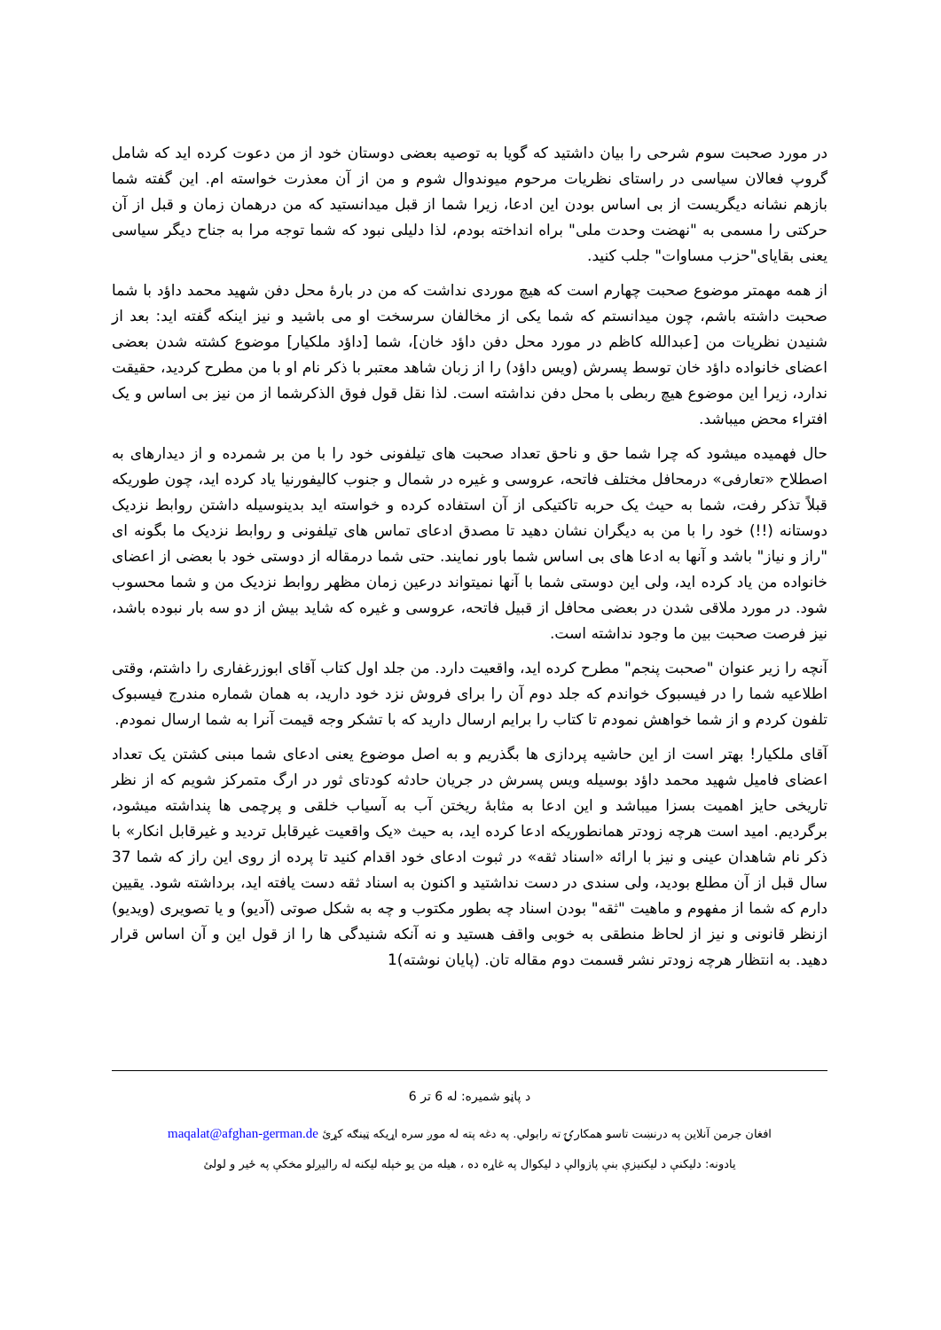در مورد صحبت سوم شرحی را بیان داشتید که گویا به توصیه بعضی دوستان خود از من دعوت کرده اید که شامل گروپ فعالان سیاسی در راستای نظریات مرحوم میوندوال شوم و من از آن معذرت خواسته ام. این گفته شما بازهم نشانه دیگریست از بی اساس بودن این ادعا، زیرا شما از قبل میدانستید که من درهمان زمان و قبل از آن حرکتی را مسمی به "نهضت وحدت ملی" براه انداخته بودم، لذا دلیلی نبود که شما توجه مرا به جناح دیگر سیاسی یعنی بقایای"حزب مساوات" جلب کنید.
از همه مهمتر موضوع صحبت چهارم است که هیچ موردی نداشت که من در بارۀ محل دفن شهید محمد داؤد با شما صحبت داشته باشم، چون میدانستم که شما یکی از مخالفان سرسخت او می باشید و نیز اینکه گفته اید: بعد از شنیدن نظریات من [عبدالله کاظم در مورد محل دفن داؤد خان]، شما [داؤد ملکیار] موضوع کشته شدن بعضی اعضای خانواده داؤد خان توسط پسرش (ویس داؤد) را از زبان شاهد معتبر با ذکر نام او با من مطرح کردید، حقیقت ندارد، زیرا این موضوع هیچ ربطی با محل دفن نداشته است. لذا نقل قول فوق الذکرشما از من نیز بی اساس و یک افتراء محض میباشد.
حال فهمیده میشود که چرا شما حق و ناحق تعداد صحبت های تیلفونی خود را با من بر شمرده و از دیدارهای به اصطلاح «تعارفی» درمحافل مختلف فاتحه، عروسی و غیره در شمال و جنوب کالیفورنیا یاد کرده اید، چون طوریکه قبلاً تذکر رفت، شما به حیث یک حربه تاکتیکی از آن استفاده کرده و خواسته اید بدینوسیله داشتن روابط نزدیک دوستانه (!!) خود را با من به دیگران نشان دهید تا مصدق ادعای تماس های تیلفونی و روابط نزدیک ما بگونه ای "راز و نیاز" باشد و آنها به ادعا های بی اساس شما باور نمایند. حتی شما درمقاله از دوستی خود با بعضی از اعضای خانواده من یاد کرده اید، ولی این دوستی شما با آنها نمیتواند درعین زمان مظهر روابط نزدیک من و شما محسوب شود. در مورد ملاقی شدن در بعضی محافل از قبیل فاتحه، عروسی و غیره که شاید بیش از دو سه بار نبوده باشد، نیز فرصت صحبت بین ما وجود نداشته است.
آنچه را زیر عنوان "صحبت پنجم" مطرح کرده اید، واقعیت دارد. من جلد اول کتاب آقای ابوزرغفاری را داشتم، وقتی اطلاعیه شما را در فیسبوک خواندم که جلد دوم آن را برای فروش نزد خود دارید، به همان شماره مندرج فیسبوک تلفون کردم و از شما خواهش نمودم تا کتاب را برایم ارسال دارید که با تشکر وجه قیمت آنرا به شما ارسال نمودم.
آقای ملکیار! بهتر است از این حاشیه پردازی ها بگذریم و به اصل موضوع یعنی ادعای شما مبنی کشتن یک تعداد اعضای فامیل شهید محمد داؤد بوسیله ویس پسرش در جریان حادثه کودتای ثور در ارگ متمرکز شویم که از نظر تاریخی حایز اهمیت بسزا میباشد و این ادعا به مثابۀ ریختن آب به آسیاب خلقی و پرچمی ها پنداشته میشود، برگردیم. امید است هرچه زودتر همانطوریکه ادعا کرده اید، به حیث «یک واقعیت غیرقابل تردید و غیرقابل انکار» با ذکر نام شاهدان عینی و نیز با ارائه «اسناد ثقه» در ثبوت ادعای خود اقدام کنید تا پرده از روی این راز که شما 37 سال قبل از آن مطلع بودید، ولی سندی در دست نداشتید و اکنون به اسناد ثقه دست یافته اید، برداشته شود. یقیین دارم که شما از مفهوم و ماهیت "ثقه" بودن اسناد چه بطور مکتوب و چه به شکل صوتی (آدیو) و یا تصویری (ویدیو) ازنظر قانونی و نیز از لحاظ منطقی به خوبی واقف هستید و نه آنکه شنیدگی ها را از قول این و آن اساس قرار دهید. به انتظار هرچه زودتر نشر قسمت دوم مقاله تان. (پایان نوشته)1
د پاڼو شمیره: له 6 تر 6
افغان جرمن آنلاین په درنښت تاسو همکارۍ ته رابولي. په دغه پته له موږ سره اړیکه ټینګه کړئ maqalat@afghan-german.de
یادونه: دلیکنې د لیکنیزې بنې پازوالې د لیکوال په غاړه ده ، هیله من یو خپله لیکنه له رالیږلو مخکې په ځیر و لولئ